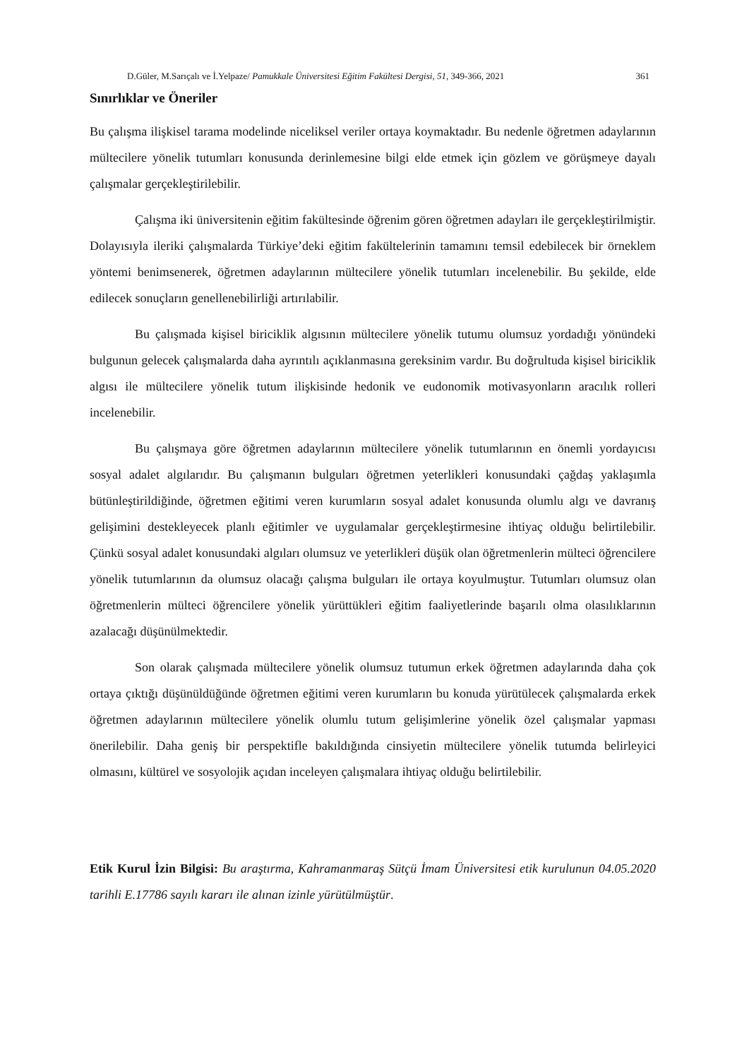D.Güler, M.Sarıçalı ve İ.Yelpaze/ Pamukkale Üniversitesi Eğitim Fakültesi Dergisi, 51, 349-366, 2021 361
Sınırlıklar ve Öneriler
Bu çalışma ilişkisel tarama modelinde niceliksel veriler ortaya koymaktadır. Bu nedenle öğretmen adaylarının mültecilere yönelik tutumları konusunda derinlemesine bilgi elde etmek için gözlem ve görüşmeye dayalı çalışmalar gerçekleştirilebilir.
Çalışma iki üniversitenin eğitim fakültesinde öğrenim gören öğretmen adayları ile gerçekleştirilmiştir. Dolayısıyla ileriki çalışmalarda Türkiye’deki eğitim fakültelerinin tamamını temsil edebilecek bir örneklem yöntemi benimsenerek, öğretmen adaylarının mültecilere yönelik tutumları incelenebilir. Bu şekilde, elde edilecek sonuçların genellenebilirliği artırılabilir.
Bu çalışmada kişisel biriciklik algısının mültecilere yönelik tutumu olumsuz yordadığı yönündeki bulgunun gelecek çalışmalarda daha ayrıntılı açıklanmasına gereksinim vardır. Bu doğrultuda kişisel biriciklik algısı ile mültecilere yönelik tutum ilişkisinde hedonik ve eudonomik motivasyonların aracılık rolleri incelenebilir.
Bu çalışmaya göre öğretmen adaylarının mültecilere yönelik tutumlarının en önemli yordayıcısı sosyal adalet algılarıdır. Bu çalışmanın bulguları öğretmen yeterlikleri konusundaki çağdaş yaklaşımla bütünleştirildiğinde, öğretmen eğitimi veren kurumların sosyal adalet konusunda olumlu algı ve davranış gelişimini destekleyecek planlı eğitimler ve uygulamalar gerçekleştirmesine ihtiyaç olduğu belirtilebilir. Çünkü sosyal adalet konusundaki algıları olumsuz ve yeterlikleri düşük olan öğretmenlerin mülteci öğrencilere yönelik tutumlarının da olumsuz olacağı çalışma bulguları ile ortaya koyulmuştur. Tutumları olumsuz olan öğretmenlerin mülteci öğrencilere yönelik yürüttükleri eğitim faaliyetlerinde başarılı olma olasılıklarının azalacağı düşünülmektedir.
Son olarak çalışmada mültecilere yönelik olumsuz tutumun erkek öğretmen adaylarında daha çok ortaya çıktığı düşünüldüğünde öğretmen eğitimi veren kurumların bu konuda yürütülecek çalışmalarda erkek öğretmen adaylarının mültecilere yönelik olumlu tutum gelişimlerine yönelik özel çalışmalar yapması önerilebilir. Daha geniş bir perspektifle bakıldığında cinsiyetin mültecilere yönelik tutumda belirleyici olmasını, kültürel ve sosyolojik açıdan inceleyen çalışmalara ihtiyaç olduğu belirtilebilir.
Etik Kurul İzin Bilgisi: Bu araştırma, Kahramanmaraş Sütçü İmam Üniversitesi etik kurulunun 04.05.2020 tarihli E.17786 sayılı kararı ile alınan izinle yürütülmüştür.